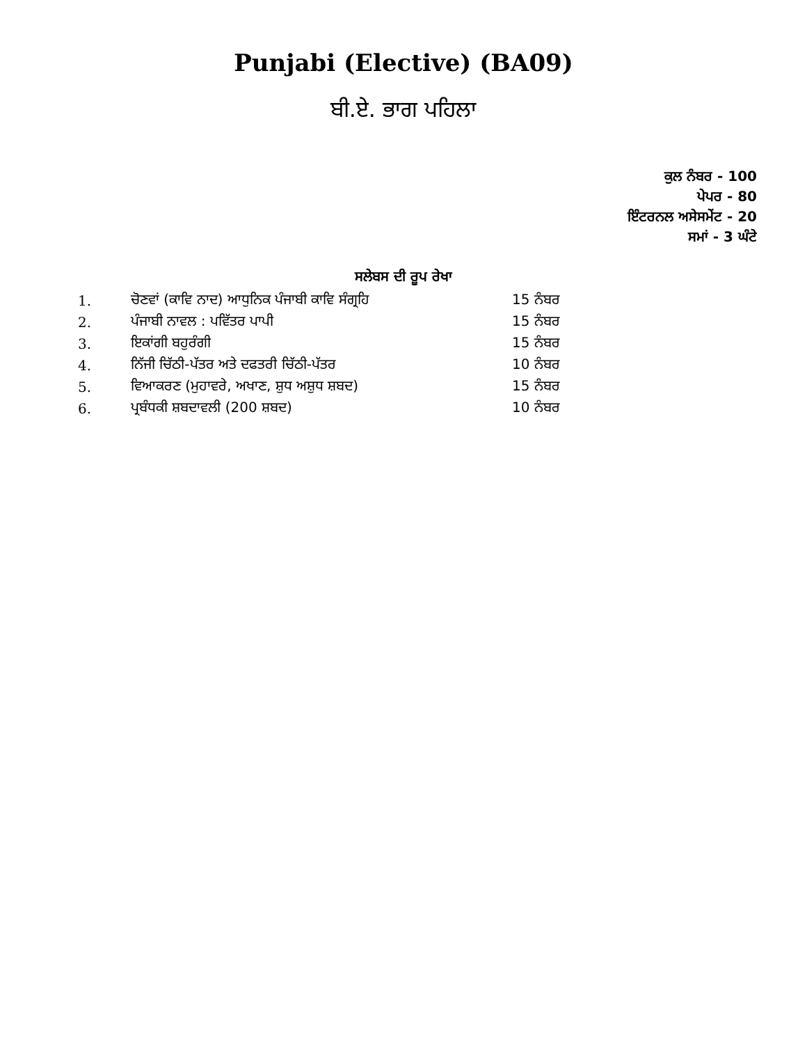Punjabi (Elective) (BA09)
ਬੀ.ਏ. ਭਾਗ ਪਹਿਲਾ
ਕੁਲ ਨੰਬਰ - 100
ਪੇਪਰ - 80
ਇੰਟਰਨਲ ਅਸੇਸਮੇਂਟ - 20
ਸਮਾਂ - 3 ਘੰਟੇ
ਸਲੇਬਸ ਦੀ ਰੂਪ ਰੇਖਾ
| 1. | ਚੋਣਵਾਂ (ਕਾਵਿ ਨਾਦ) ਆਧੁਨਿਕ ਪੰਜਾਬੀ ਕਾਵਿ ਸੰਗ੍ਰਹਿ | 15 ਨੰਬਰ |
| 2. | ਪੰਜਾਬੀ ਨਾਵਲ : ਪਵਿੱਤਰ ਪਾਪੀ | 15 ਨੰਬਰ |
| 3. | ਇਕਾਂਗੀ ਬਹੁਰੰਗੀ | 15 ਨੰਬਰ |
| 4. | ਨਿੱਜੀ ਚਿੱਠੀ-ਪੱਤਰ ਅਤੇ ਦਫਤਰੀ ਚਿੱਠੀ-ਪੱਤਰ | 10 ਨੰਬਰ |
| 5. | ਵਿਆਕਰਣ (ਮੁਹਾਵਰੇ, ਅਖਾਣ, ਸ਼ੁਧ ਅਸ਼ੁਧ ਸ਼ਬਦ) | 15 ਨੰਬਰ |
| 6. | ਪ੍ਰਬੰਧਕੀ ਸ਼ਬਦਾਵਲੀ (200 ਸ਼ਬਦ) | 10 ਨੰਬਰ |